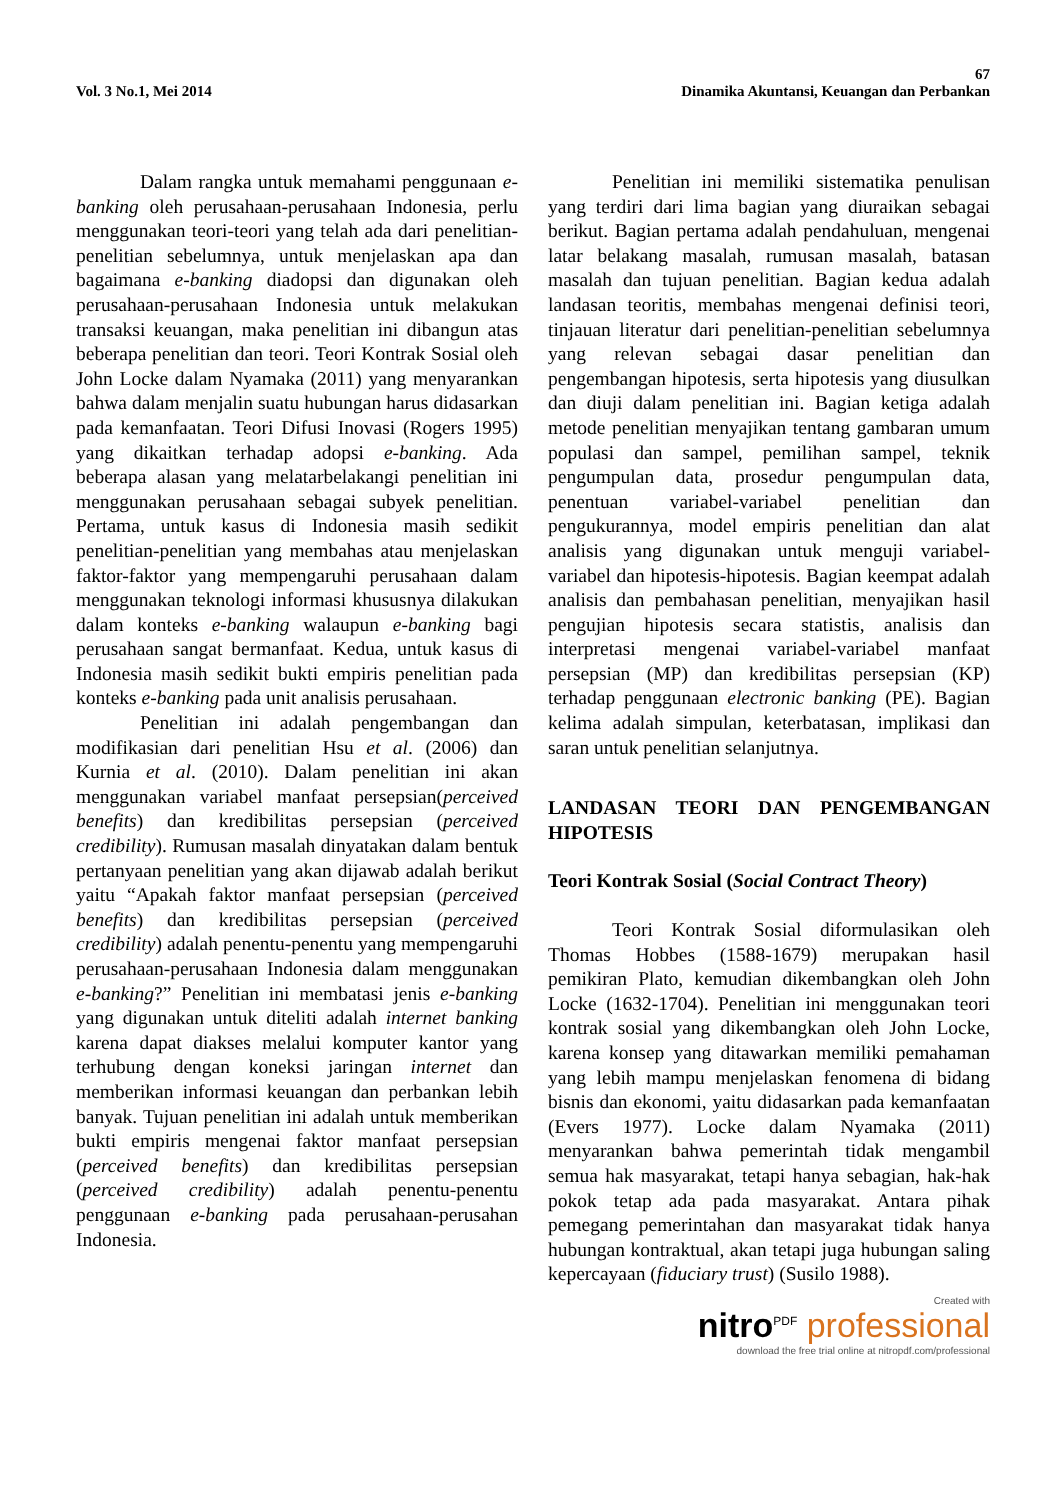67
Vol. 3 No.1, Mei 2014 Dinamika Akuntansi, Keuangan dan Perbankan
Dalam rangka untuk memahami penggunaan e-banking oleh perusahaan-perusahaan Indonesia, perlu menggunakan teori-teori yang telah ada dari penelitian-penelitian sebelumnya, untuk menjelaskan apa dan bagaimana e-banking diadopsi dan digunakan oleh perusahaan-perusahaan Indonesia untuk melakukan transaksi keuangan, maka penelitian ini dibangun atas beberapa penelitian dan teori. Teori Kontrak Sosial oleh John Locke dalam Nyamaka (2011) yang menyarankan bahwa dalam menjalin suatu hubungan harus didasarkan pada kemanfaatan. Teori Difusi Inovasi (Rogers 1995) yang dikaitkan terhadap adopsi e-banking. Ada beberapa alasan yang melatarbelakangi penelitian ini menggunakan perusahaan sebagai subyek penelitian. Pertama, untuk kasus di Indonesia masih sedikit penelitian-penelitian yang membahas atau menjelaskan faktor-faktor yang mempengaruhi perusahaan dalam menggunakan teknologi informasi khususnya dilakukan dalam konteks e-banking walaupun e-banking bagi perusahaan sangat bermanfaat. Kedua, untuk kasus di Indonesia masih sedikit bukti empiris penelitian pada konteks e-banking pada unit analisis perusahaan.
Penelitian ini adalah pengembangan dan modifikasian dari penelitian Hsu et al. (2006) dan Kurnia et al. (2010). Dalam penelitian ini akan menggunakan variabel manfaat persepsian(perceived benefits) dan kredibilitas persepsian (perceived credibility). Rumusan masalah dinyatakan dalam bentuk pertanyaan penelitian yang akan dijawab adalah berikut yaitu “Apakah faktor manfaat persepsian (perceived benefits) dan kredibilitas persepsian (perceived credibility) adalah penentu-penentu yang mempengaruhi perusahaan-perusahaan Indonesia dalam menggunakan e-banking?” Penelitian ini membatasi jenis e-banking yang digunakan untuk diteliti adalah internet banking karena dapat diakses melalui komputer kantor yang terhubung dengan koneksi jaringan internet dan memberikan informasi keuangan dan perbankan lebih banyak. Tujuan penelitian ini adalah untuk memberikan bukti empiris mengenai faktor manfaat persepsian (perceived benefits) dan kredibilitas persepsian (perceived credibility) adalah penentu-penentu penggunaan e-banking pada perusahaan-perusahan Indonesia.
Penelitian ini memiliki sistematika penulisan yang terdiri dari lima bagian yang diuraikan sebagai berikut. Bagian pertama adalah pendahuluan, mengenai latar belakang masalah, rumusan masalah, batasan masalah dan tujuan penelitian. Bagian kedua adalah landasan teoritis, membahas mengenai definisi teori, tinjauan literatur dari penelitian-penelitian sebelumnya yang relevan sebagai dasar penelitian dan pengembangan hipotesis, serta hipotesis yang diusulkan dan diuji dalam penelitian ini. Bagian ketiga adalah metode penelitian menyajikan tentang gambaran umum populasi dan sampel, pemilihan sampel, teknik pengumpulan data, prosedur pengumpulan data, penentuan variabel-variabel penelitian dan pengukurannya, model empiris penelitian dan alat analisis yang digunakan untuk menguji variabel-variabel dan hipotesis-hipotesis. Bagian keempat adalah analisis dan pembahasan penelitian, menyajikan hasil pengujian hipotesis secara statistis, analisis dan interpretasi mengenai variabel-variabel manfaat persepsian (MP) dan kredibilitas persepsian (KP) terhadap penggunaan electronic banking (PE). Bagian kelima adalah simpulan, keterbatasan, implikasi dan saran untuk penelitian selanjutnya.
LANDASAN TEORI DAN PENGEMBANGAN HIPOTESIS
Teori Kontrak Sosial (Social Contract Theory)
Teori Kontrak Sosial diformulasikan oleh Thomas Hobbes (1588-1679) merupakan hasil pemikiran Plato, kemudian dikembangkan oleh John Locke (1632-1704). Penelitian ini menggunakan teori kontrak sosial yang dikembangkan oleh John Locke, karena konsep yang ditawarkan memiliki pemahaman yang lebih mampu menjelaskan fenomena di bidang bisnis dan ekonomi, yaitu didasarkan pada kemanfaatan (Evers 1977). Locke dalam Nyamaka (2011) menyarankan bahwa pemerintah tidak mengambil semua hak masyarakat, tetapi hanya sebagian, hak-hak pokok tetap ada pada masyarakat. Antara pihak pemegang pemerintahan dan masyarakat tidak hanya hubungan kontraktual, akan tetapi juga hubungan saling kepercayaan (fiduciary trust) (Susilo 1988).
Created with
nitro<sup>PDF</sup> professional
download the free trial online at nitropdf.com/professional